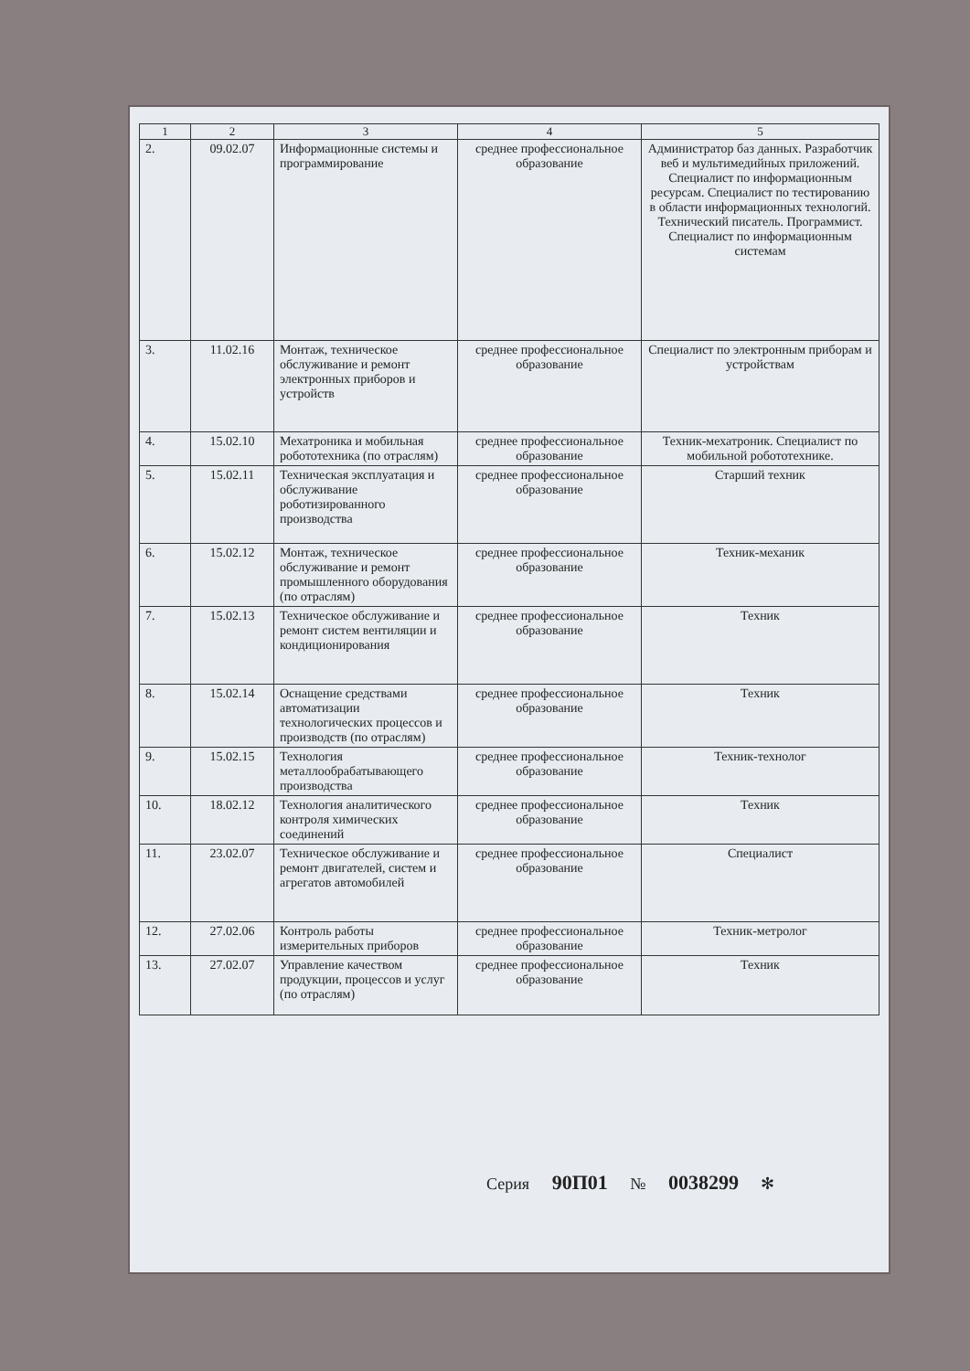| 1 | 2 | 3 | 4 | 5 |
| --- | --- | --- | --- | --- |
| 2. | 09.02.07 | Информационные системы и программирование | среднее профессиональное образование | Администратор баз данных. Разработчик веб и мультимедийных приложений. Специалист по информационным ресурсам. Специалист по тестированию в области информационных технологий. Технический писатель. Программист. Специалист по информационным системам |
| 3. | 11.02.16 | Монтаж, техническое обслуживание и ремонт электронных приборов и устройств | среднее профессиональное образование | Специалист по электронным приборам и устройствам |
| 4. | 15.02.10 | Мехатроника и мобильная робототехника (по отраслям) | среднее профессиональное образование | Техник-мехатроник. Специалист по мобильной робототехнике. |
| 5. | 15.02.11 | Техническая эксплуатация и обслуживание роботизированного производства | среднее профессиональное образование | Старший техник |
| 6. | 15.02.12 | Монтаж, техническое обслуживание и ремонт промышленного оборудования (по отраслям) | среднее профессиональное образование | Техник-механик |
| 7. | 15.02.13 | Техническое обслуживание и ремонт систем вентиляции и кондиционирования | среднее профессиональное образование | Техник |
| 8. | 15.02.14 | Оснащение средствами автоматизации технологических процессов и производств (по отраслям) | среднее профессиональное образование | Техник |
| 9. | 15.02.15 | Технология металлообрабатывающего производства | среднее профессиональное образование | Техник-технолог |
| 10. | 18.02.12 | Технология аналитического контроля химических соединений | среднее профессиональное образование | Техник |
| 11. | 23.02.07 | Техническое обслуживание и ремонт двигателей, систем и агрегатов автомобилей | среднее профессиональное образование | Специалист |
| 12. | 27.02.06 | Контроль работы измерительных приборов | среднее профессиональное образование | Техник-метролог |
| 13. | 27.02.07 | Управление качеством продукции, процессов и услуг (по отраслям) | среднее профессиональное образование | Техник |
Серия 90П01 № 0038299 ✻